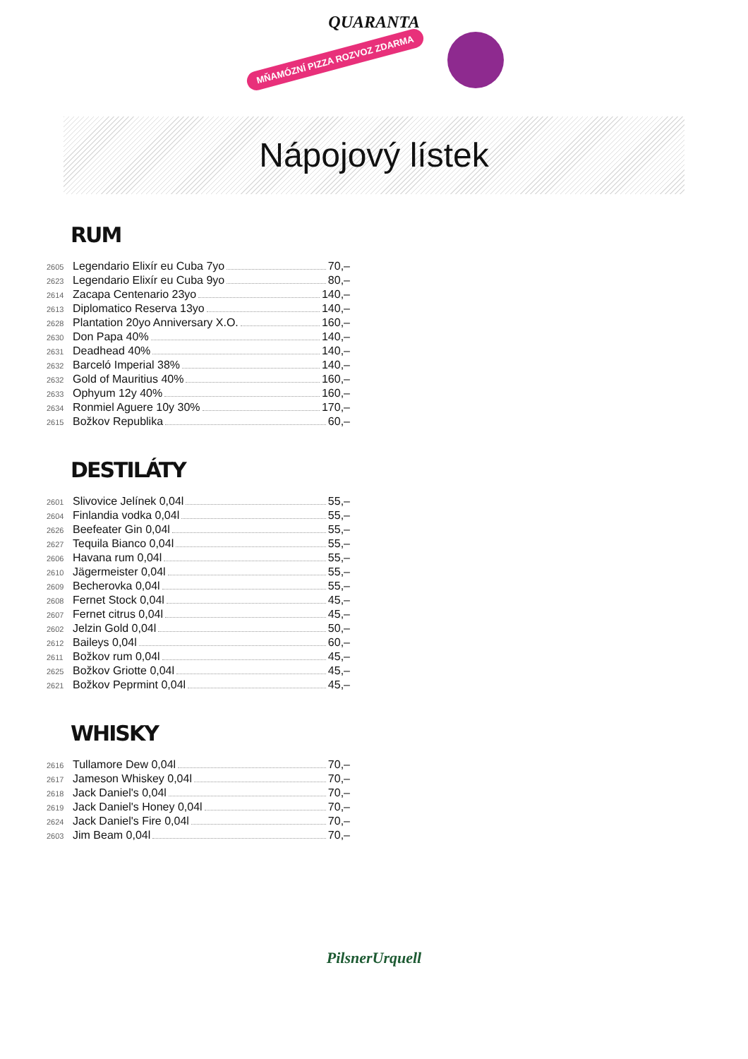QUARANTA
MŇAMÓZNÍ PIZZA ROZVOZ ZDARMA
Nápojový lístek
RUM
2605 Legendario Elixír eu Cuba 7yo 70,–
2623 Legendario Elixír eu Cuba 9yo 80,–
2614 Zacapa Centenario 23yo 140,–
2613 Diplomatico Reserva 13yo 140,–
2628 Plantation 20yo Anniversary X.O. 160,–
2630 Don Papa 40% 140,–
2631 Deadhead 40% 140,–
2632 Barceló Imperial 38% 140,–
2632 Gold of Mauritius 40% 160,–
2633 Ophyum 12y 40% 160,–
2634 Ronmiel Aguere 10y 30% 170,–
2615 Božkov Republika 60,–
DESTILÁTY
2601 Slivovice Jelínek 0,04l 55,–
2604 Finlandia vodka 0,04l 55,–
2626 Beefeater Gin 0,04l 55,–
2627 Tequila Bianco 0,04l 55,–
2606 Havana rum 0,04l 55,–
2610 Jägermeister 0,04l 55,–
2609 Becherovka 0,04l 55,–
2608 Fernet Stock 0,04l 45,–
2607 Fernet citrus 0,04l 45,–
2602 Jelzin Gold 0,04l 50,–
2612 Baileys 0,04l 60,–
2611 Božkov rum 0,04l 45,–
2625 Božkov Griotte 0,04l 45,–
2621 Božkov Peprmint 0,04l 45,–
WHISKY
2616 Tullamore Dew 0,04l 70,–
2617 Jameson Whiskey 0,04l 70,–
2618 Jack Daniel's 0,04l 70,–
2619 Jack Daniel's Honey 0,04l 70,–
2624 Jack Daniel's Fire 0,04l 70,–
2603 Jim Beam 0,04l 70,–
PilsnerUrquell